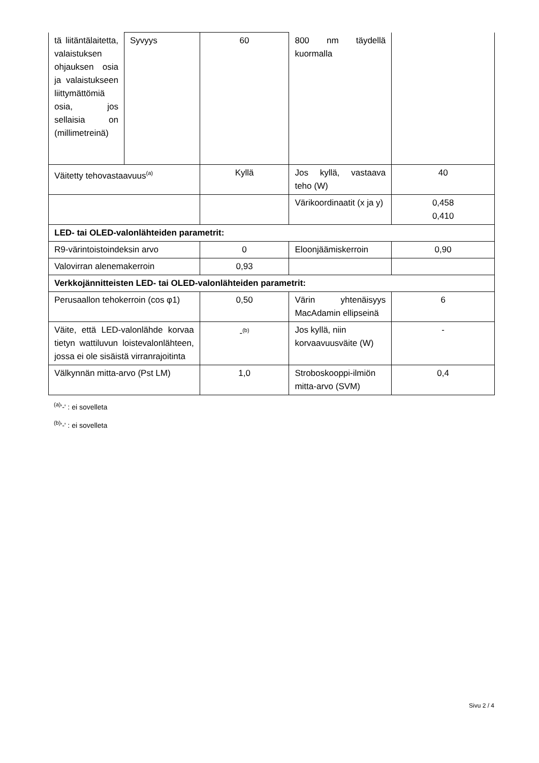| tä liitäntälaitetta, valaistuksen ohjauksen osia ja valaistukseen liittymättömiä osia, jos sellaisia on (millimetreinä) | Syvyys | 60 | 800 nm täydellä kuormalla | |
| Väitetty tehovastaavuus<sup>(a)</sup> | | Kyllä | Jos kyllä, vastaava teho (W) | 40 |
| | | | Värikoordinaatit (x ja y) | 0,458 0,410 |
| LED- tai OLED-valonlähteiden parametrit: | | | | |
| R9-värintoistoindeksin arvo | | 0 | Eloonjäämiskerroin | 0,90 |
| Valovirran alenemakerroin | | 0,93 | | |
| Verkkojännitteisten LED- tai OLED-valonlähteiden parametrit: | | | | |
| Perusaallon tehokerroin (cos φ1) | | 0,50 | Värin yhtenäisyys MacAdamin ellipseinä | 6 |
| Väite, että LED-valonlähde korvaa tietyn wattiluvun loistevalonlähteen, jossa ei ole sisäistä virranrajoitinta | | -<sup>(b)</sup> | Jos kyllä, niin korvaavuusväite (W) | - |
| Välkynnän mitta-arvo (Pst LM) | | 1,0 | Stroboskooppi-ilmiön mitta-arvo (SVM) | 0,4 |
<sup>(a)</sup> '-' : ei sovelleta
<sup>(b)</sup> '-' : ei sovelleta
Sivu 2 / 4